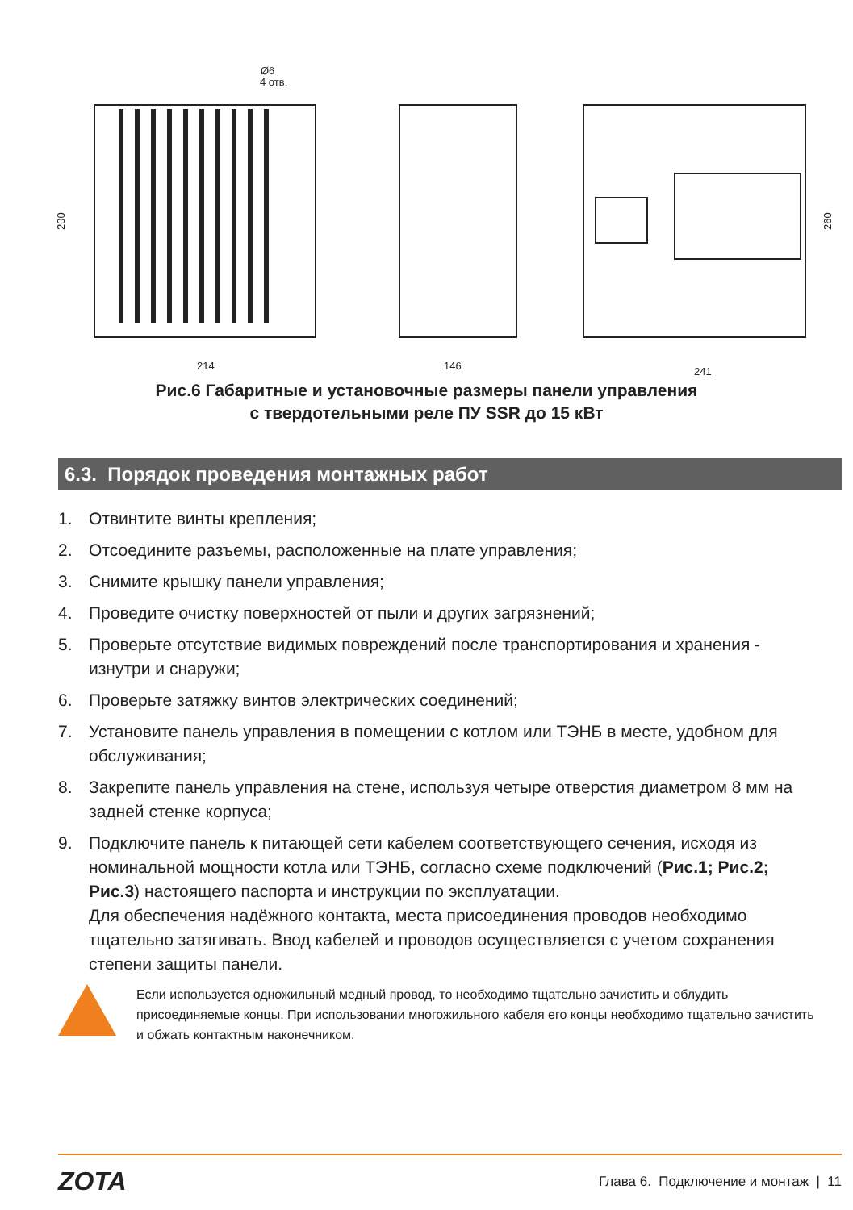Ø6
4 отв.
214
146
241
200
260
Рис.6 Габаритные и установочные размеры панели управления
с твердотельными реле ПУ SSR до 15 кВт
6.3. Порядок проведения монтажных работ
1. Отвинтите винты крепления;
2. Отсоедините разъемы, расположенные на плате управления;
3. Снимите крышку панели управления;
4. Проведите очистку поверхностей от пыли и других загрязнений;
5. Проверьте отсутствие видимых повреждений после транспортирования и хранения - изнутри и снаружи;
6. Проверьте затяжку винтов электрических соединений;
7. Установите панель управления в помещении с котлом или ТЭНБ в месте, удобном для обслуживания;
8. Закрепите панель управления на стене, используя четыре отверстия диаметром 8 мм на задней стенке корпуса;
9. Подключите панель к питающей сети кабелем соответствующего сечения, исходя из номинальной мощности котла или ТЭНБ, согласно схеме подключений (Рис.1; Рис.2; Рис.3) настоящего паспорта и инструкции по эксплуатации.
Для обеспечения надёжного контакта, места присоединения проводов необходимо тщательно затягивать. Ввод кабелей и проводов осуществляется с учетом сохранения степени защиты панели.
Если используется одножильный медный провод, то необходимо тщательно зачистить и облудить присоединяемые концы. При использовании многожильного кабеля его концы необходимо тщательно зачистить и обжать контактным наконечником.
ZOTA Глава 6. Подключение и монтаж | 11